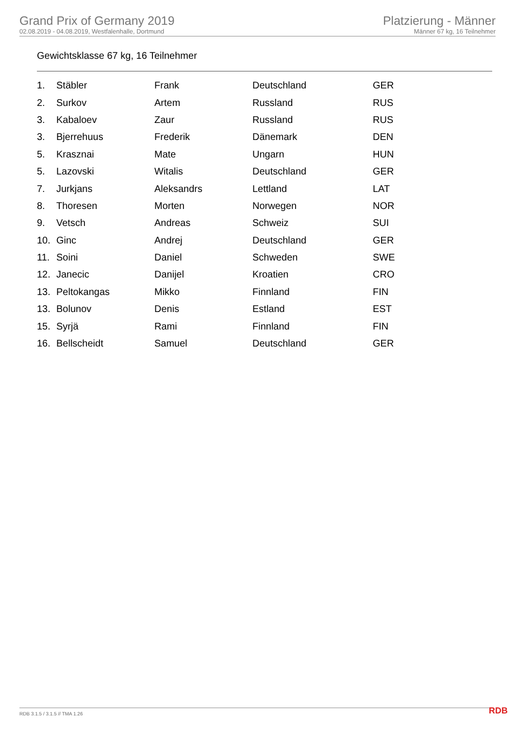Grand Prix of Germany 2019
02.08.2019 - 04.08.2019, Westfalenhalle, Dortmund
Platzierung - Männer
Männer 67 kg, 16 Teilnehmer
Gewichtsklasse 67 kg, 16 Teilnehmer
| 1. | Stäbler | Frank | Deutschland | GER |
| 2. | Surkov | Artem | Russland | RUS |
| 3. | Kabaloev | Zaur | Russland | RUS |
| 3. | Bjerrehuus | Frederik | Dänemark | DEN |
| 5. | Krasznai | Mate | Ungarn | HUN |
| 5. | Lazovski | Witalis | Deutschland | GER |
| 7. | Jurkjans | Aleksandrs | Lettland | LAT |
| 8. | Thoresen | Morten | Norwegen | NOR |
| 9. | Vetsch | Andreas | Schweiz | SUI |
| 10. | Ginc | Andrej | Deutschland | GER |
| 11. | Soini | Daniel | Schweden | SWE |
| 12. | Janecic | Danijel | Kroatien | CRO |
| 13. | Peltokangas | Mikko | Finnland | FIN |
| 13. | Bolunov | Denis | Estland | EST |
| 15. | Syrjä | Rami | Finnland | FIN |
| 16. | Bellscheidt | Samuel | Deutschland | GER |
RDB 3.1.5 / 3.1.5 // TMA 1.26 RDB